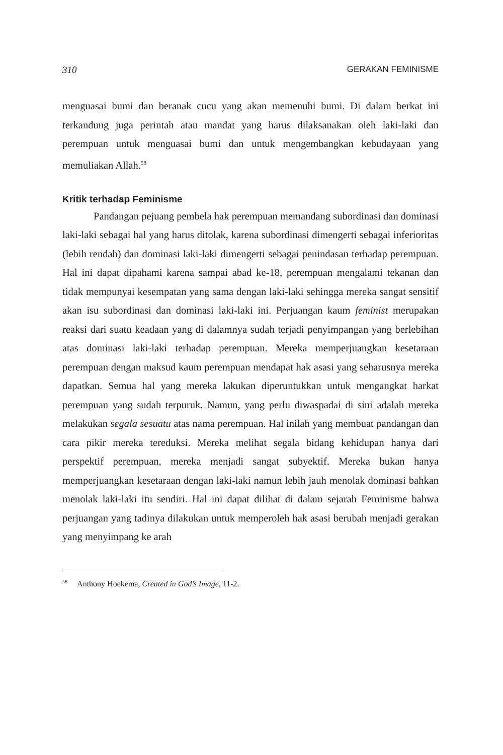310 GERAKAN FEMINISME
menguasai bumi dan beranak cucu yang akan memenuhi bumi. Di dalam berkat ini terkandung juga perintah atau mandat yang harus dilaksanakan oleh laki-laki dan perempuan untuk menguasai bumi dan untuk mengembangkan kebudayaan yang memuliakan Allah.<sup>58</sup>
Kritik terhadap Feminisme
Pandangan pejuang pembela hak perempuan memandang subordinasi dan dominasi laki-laki sebagai hal yang harus ditolak, karena subordinasi dimengerti sebagai inferioritas (lebih rendah) dan dominasi laki-laki dimengerti sebagai penindasan terhadap perempuan. Hal ini dapat dipahami karena sampai abad ke-18, perempuan mengalami tekanan dan tidak mempunyai kesempatan yang sama dengan laki-laki sehingga mereka sangat sensitif akan isu subordinasi dan dominasi laki-laki ini. Perjuangan kaum feminist merupakan reaksi dari suatu keadaan yang di dalamnya sudah terjadi penyimpangan yang berlebihan atas dominasi laki-laki terhadap perempuan. Mereka memperjuangkan kesetaraan perempuan dengan maksud kaum perempuan mendapat hak asasi yang seharusnya mereka dapatkan. Semua hal yang mereka lakukan diperuntukkan untuk mengangkat harkat perempuan yang sudah terpuruk. Namun, yang perlu diwaspadai di sini adalah mereka melakukan segala sesuatu atas nama perempuan. Hal inilah yang membuat pandangan dan cara pikir mereka tereduksi. Mereka melihat segala bidang kehidupan hanya dari perspektif perempuan, mereka menjadi sangat subyektif. Mereka bukan hanya memperjuangkan kesetaraan dengan laki-laki namun lebih jauh menolak dominasi bahkan menolak laki-laki itu sendiri. Hal ini dapat dilihat di dalam sejarah Feminisme bahwa perjuangan yang tadinya dilakukan untuk memperoleh hak asasi berubah menjadi gerakan yang menyimpang ke arah
<sup>58</sup> Anthony Hoekema, Created in God’s Image, 11-2.